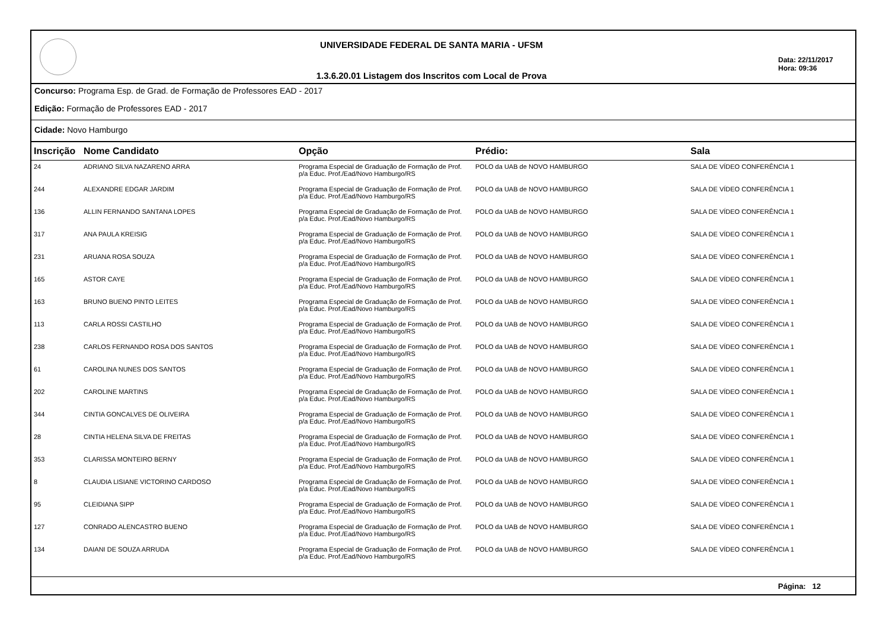UNIVERSIDADE FEDERAL DE SANTA MARIA - UFSM
1.3.6.20.01 Listagem dos Inscritos com Local de Prova
Data: 22/11/2017
Hora: 09:36
Concurso: Programa Esp. de Grad. de Formação de Professores EAD - 2017
Edição: Formação de Professores EAD - 2017
Cidade: Novo Hamburgo
| Inscrição | Nome Candidato | Opção | Prédio: | Sala |
| --- | --- | --- | --- | --- |
| 24 | ADRIANO SILVA NAZARENO ARRA | Programa Especial de Graduação de Formação de Prof. p/a Educ. Prof./Ead/Novo Hamburgo/RS | POLO da UAB de NOVO HAMBURGO | SALA DE VÍDEO CONFERÊNCIA 1 |
| 244 | ALEXANDRE EDGAR JARDIM | Programa Especial de Graduação de Formação de Prof. p/a Educ. Prof./Ead/Novo Hamburgo/RS | POLO da UAB de NOVO HAMBURGO | SALA DE VÍDEO CONFERÊNCIA 1 |
| 136 | ALLIN FERNANDO SANTANA LOPES | Programa Especial de Graduação de Formação de Prof. p/a Educ. Prof./Ead/Novo Hamburgo/RS | POLO da UAB de NOVO HAMBURGO | SALA DE VÍDEO CONFERÊNCIA 1 |
| 317 | ANA PAULA KREISIG | Programa Especial de Graduação de Formação de Prof. p/a Educ. Prof./Ead/Novo Hamburgo/RS | POLO da UAB de NOVO HAMBURGO | SALA DE VÍDEO CONFERÊNCIA 1 |
| 231 | ARUANA ROSA SOUZA | Programa Especial de Graduação de Formação de Prof. p/a Educ. Prof./Ead/Novo Hamburgo/RS | POLO da UAB de NOVO HAMBURGO | SALA DE VÍDEO CONFERÊNCIA 1 |
| 165 | ASTOR CAYE | Programa Especial de Graduação de Formação de Prof. p/a Educ. Prof./Ead/Novo Hamburgo/RS | POLO da UAB de NOVO HAMBURGO | SALA DE VÍDEO CONFERÊNCIA 1 |
| 163 | BRUNO BUENO PINTO LEITES | Programa Especial de Graduação de Formação de Prof. p/a Educ. Prof./Ead/Novo Hamburgo/RS | POLO da UAB de NOVO HAMBURGO | SALA DE VÍDEO CONFERÊNCIA 1 |
| 113 | CARLA ROSSI CASTILHO | Programa Especial de Graduação de Formação de Prof. p/a Educ. Prof./Ead/Novo Hamburgo/RS | POLO da UAB de NOVO HAMBURGO | SALA DE VÍDEO CONFERÊNCIA 1 |
| 238 | CARLOS FERNANDO ROSA DOS SANTOS | Programa Especial de Graduação de Formação de Prof. p/a Educ. Prof./Ead/Novo Hamburgo/RS | POLO da UAB de NOVO HAMBURGO | SALA DE VÍDEO CONFERÊNCIA 1 |
| 61 | CAROLINA NUNES DOS SANTOS | Programa Especial de Graduação de Formação de Prof. p/a Educ. Prof./Ead/Novo Hamburgo/RS | POLO da UAB de NOVO HAMBURGO | SALA DE VÍDEO CONFERÊNCIA 1 |
| 202 | CAROLINE MARTINS | Programa Especial de Graduação de Formação de Prof. p/a Educ. Prof./Ead/Novo Hamburgo/RS | POLO da UAB de NOVO HAMBURGO | SALA DE VÍDEO CONFERÊNCIA 1 |
| 344 | CINTIA GONCALVES DE OLIVEIRA | Programa Especial de Graduação de Formação de Prof. p/a Educ. Prof./Ead/Novo Hamburgo/RS | POLO da UAB de NOVO HAMBURGO | SALA DE VÍDEO CONFERÊNCIA 1 |
| 28 | CINTIA HELENA SILVA DE FREITAS | Programa Especial de Graduação de Formação de Prof. p/a Educ. Prof./Ead/Novo Hamburgo/RS | POLO da UAB de NOVO HAMBURGO | SALA DE VÍDEO CONFERÊNCIA 1 |
| 353 | CLARISSA MONTEIRO BERNY | Programa Especial de Graduação de Formação de Prof. p/a Educ. Prof./Ead/Novo Hamburgo/RS | POLO da UAB de NOVO HAMBURGO | SALA DE VÍDEO CONFERÊNCIA 1 |
| 8 | CLAUDIA LISIANE VICTORINO CARDOSO | Programa Especial de Graduação de Formação de Prof. p/a Educ. Prof./Ead/Novo Hamburgo/RS | POLO da UAB de NOVO HAMBURGO | SALA DE VÍDEO CONFERÊNCIA 1 |
| 95 | CLEIDIANA SIPP | Programa Especial de Graduação de Formação de Prof. p/a Educ. Prof./Ead/Novo Hamburgo/RS | POLO da UAB de NOVO HAMBURGO | SALA DE VÍDEO CONFERÊNCIA 1 |
| 127 | CONRADO ALENCASTRO BUENO | Programa Especial de Graduação de Formação de Prof. p/a Educ. Prof./Ead/Novo Hamburgo/RS | POLO da UAB de NOVO HAMBURGO | SALA DE VÍDEO CONFERÊNCIA 1 |
| 134 | DAIANI DE SOUZA ARRUDA | Programa Especial de Graduação de Formação de Prof. p/a Educ. Prof./Ead/Novo Hamburgo/RS | POLO da UAB de NOVO HAMBURGO | SALA DE VÍDEO CONFERÊNCIA 1 |
Página: 12